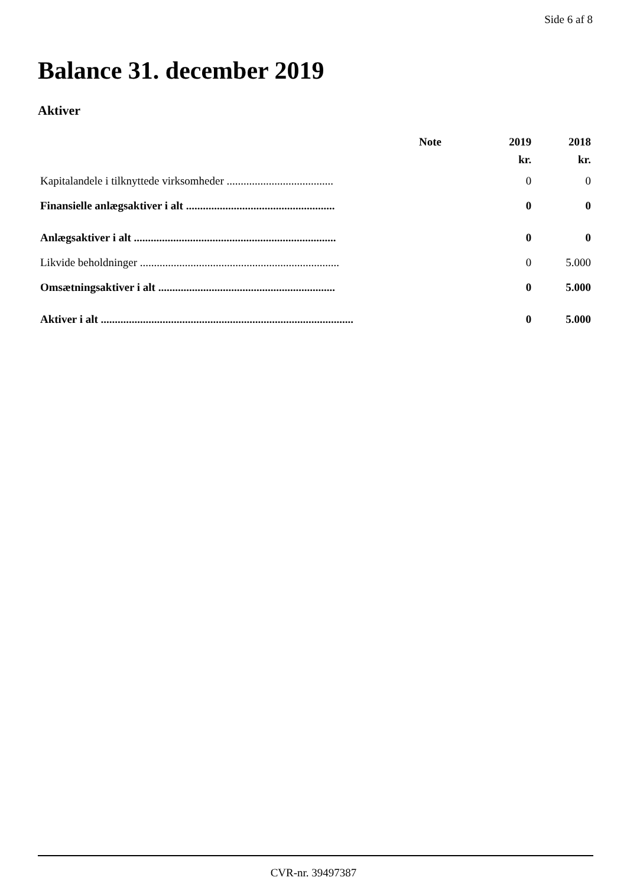Side 6 af 8
Balance 31. december 2019
Aktiver
| | Note | 2019 | 2018 |
| --- | --- | --- | --- |
| | | kr. | kr. |
| Kapitalandele i tilknyttede virksomheder ...................................... | | 0 | 0 |
| Finansielle anlægsaktiver i alt ..................................................... | | 0 | 0 |
| Anlægsaktiver i alt ........................................................................ | | 0 | 0 |
| Likvide beholdninger ....................................................................... | | 0 | 5.000 |
| Omsætningsaktiver i alt ............................................................... | | 0 | 5.000 |
| Aktiver i alt .......................................................................................... | | 0 | 5.000 |
CVR-nr. 39497387